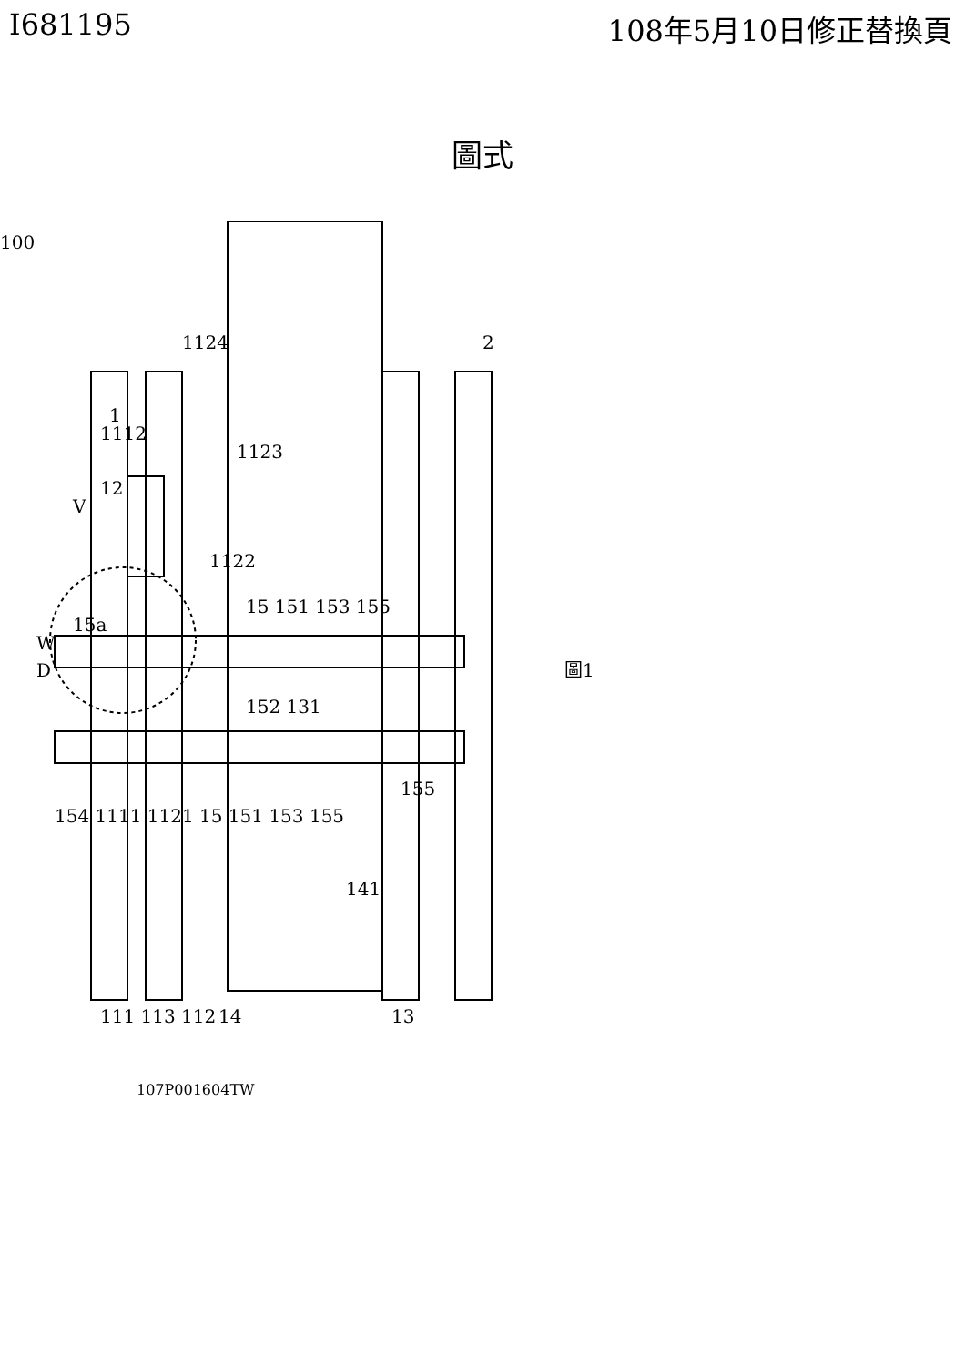I681195 108年5月10日修正替換頁
圖式
100
155
14
13
111 113 112
15a
W
D
1
2
1124
1112
1123
12
V
1122
15 151 153 155
152 131
154 1111 1121 15 151 153 155
141
圖1
107P001604TW